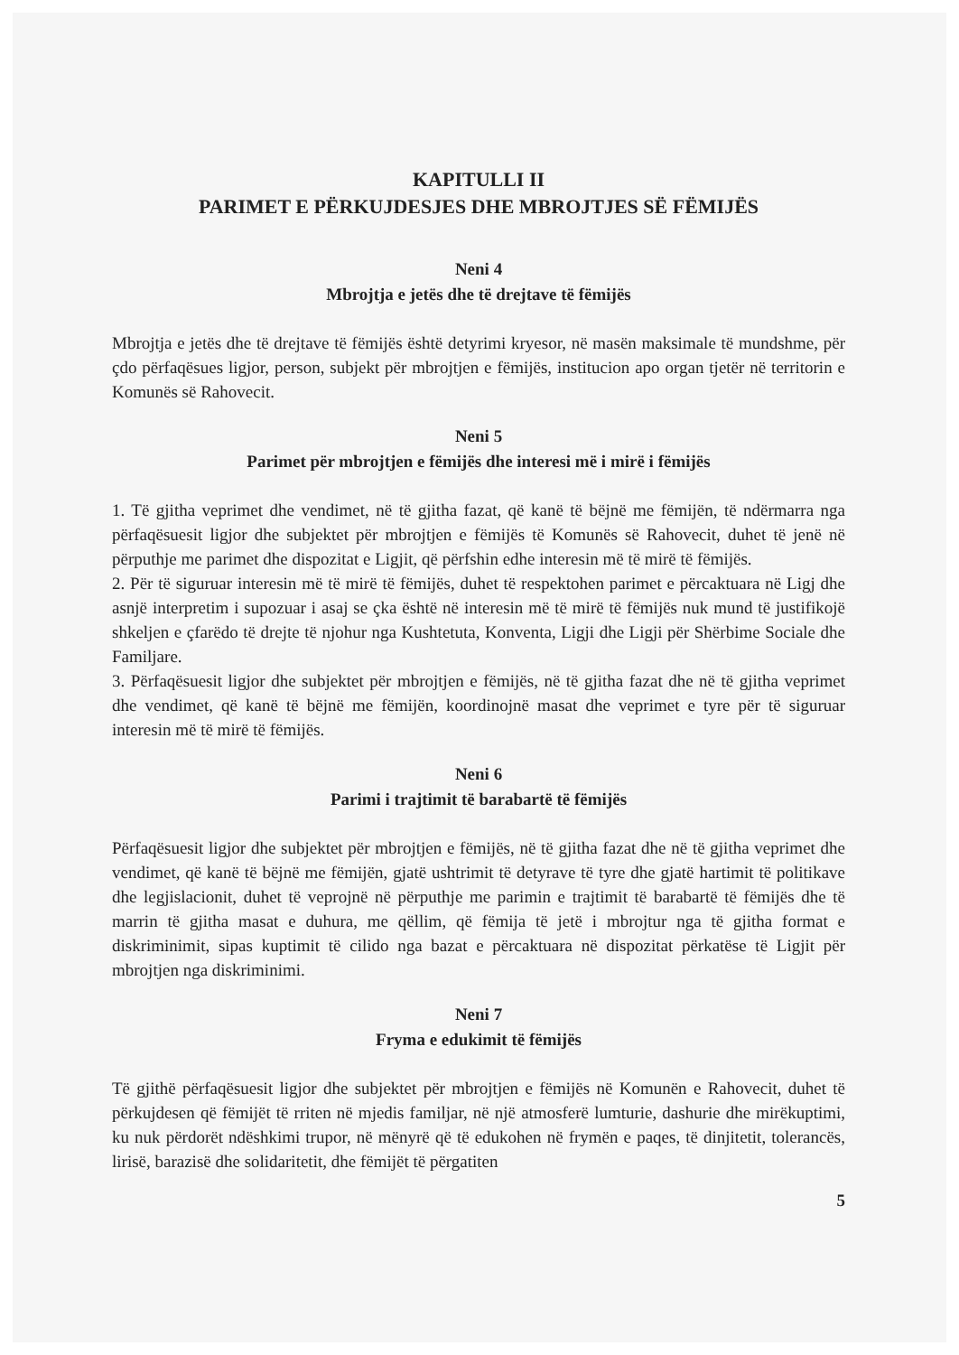KAPITULLI II
PARIMET E PËRKUJDESJES DHE MBROJTJES SË FËMIJËS
Neni 4
Mbrojtja e jetës dhe të drejtave të fëmijës
Mbrojtja e jetës dhe të drejtave të fëmijës është detyrimi kryesor, në masën maksimale të mundshme, për çdo përfaqësues ligjor, person, subjekt për mbrojtjen e fëmijës, institucion apo organ tjetër në territorin e Komunës së Rahovecit.
Neni 5
Parimet për mbrojtjen e fëmijës dhe interesi më i mirë i fëmijës
1. Të gjitha veprimet dhe vendimet, në të gjitha fazat, që kanë të bëjnë me fëmijën, të ndërmarra nga përfaqësuesit ligjor dhe subjektet për mbrojtjen e fëmijës të Komunës së Rahovecit, duhet të jenë në përputhje me parimet dhe dispozitat e Ligjit, që përfshin edhe interesin më të mirë të fëmijës.
2. Për të siguruar interesin më të mirë të fëmijës, duhet të respektohen parimet e përcaktuara në Ligj dhe asnjë interpretim i supozuar i asaj se çka është në interesin më të mirë të fëmijës nuk mund të justifikojë shkeljen e çfarëdo të drejte të njohur nga Kushtetuta, Konventa, Ligji dhe Ligji për Shërbime Sociale dhe Familjare.
3. Përfaqësuesit ligjor dhe subjektet për mbrojtjen e fëmijës, në të gjitha fazat dhe në të gjitha veprimet dhe vendimet, që kanë të bëjnë me fëmijën, koordinojnë masat dhe veprimet e tyre për të siguruar interesin më të mirë të fëmijës.
Neni 6
Parimi i trajtimit të barabartë të fëmijës
Përfaqësuesit ligjor dhe subjektet për mbrojtjen e fëmijës, në të gjitha fazat dhe në të gjitha veprimet dhe vendimet, që kanë të bëjnë me fëmijën, gjatë ushtrimit të detyrave të tyre dhe gjatë hartimit të politikave dhe legjislacionit, duhet të veprojnë në përputhje me parimin e trajtimit të barabartë të fëmijës dhe të marrin të gjitha masat e duhura, me qëllim, që fëmija të jetë i mbrojtur nga të gjitha format e diskriminimit, sipas kuptimit të cilido nga bazat e përcaktuara në dispozitat përkatëse të Ligjit për mbrojtjen nga diskriminimi.
Neni 7
Fryma e edukimit të fëmijës
Të gjithë përfaqësuesit ligjor dhe subjektet për mbrojtjen e fëmijës në Komunën e Rahovecit, duhet të përkujdesen që fëmijët të rriten në mjedis familjar, në një atmosferë lumturie, dashurie dhe mirëkuptimi, ku nuk përdorët ndëshkimi trupor, në mënyrë që të edukohen në frymën e paqes, të dinjitetit, tolerancës, lirisë, barazisë dhe solidaritetit, dhe fëmijët të përgatiten
5